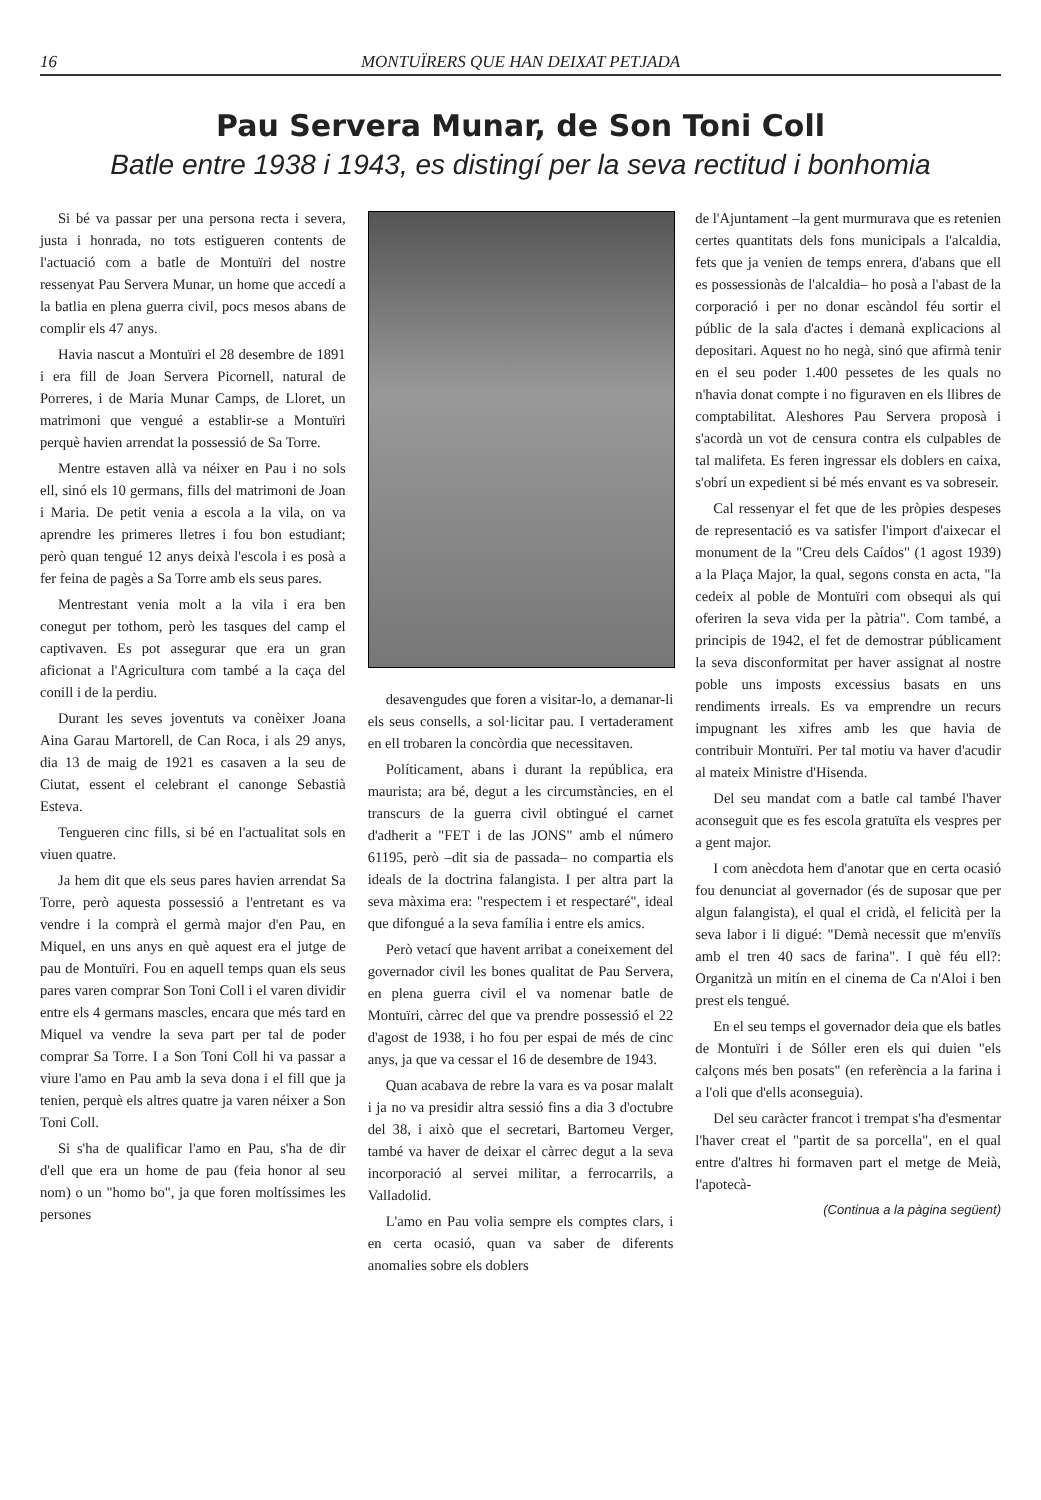16 MONTUÏRERS QUE HAN DEIXAT PETJADA
Pau Servera Munar, de Son Toni Coll
Batle entre 1938 i 1943, es distingí per la seva rectitud i bonhomia
Si bé va passar per una persona recta i severa, justa i honrada, no tots estigueren contents de l'actuació com a batle de Montuïri del nostre ressenyat Pau Servera Munar, un home que accedí a la batlia en plena guerra civil, pocs mesos abans de complir els 47 anys.
Havia nascut a Montuïri el 28 desembre de 1891 i era fill de Joan Servera Picornell, natural de Porreres, i de Maria Munar Camps, de Lloret, un matrimoni que vengué a establir-se a Montuïri perquè havien arrendat la possessió de Sa Torre.
Mentre estaven allà va néixer en Pau i no sols ell, sinó els 10 germans, fills del matrimoni de Joan i Maria. De petit venia a escola a la vila, on va aprendre les primeres lletres i fou bon estudiant; però quan tengué 12 anys deixà l'escola i es posà a fer feina de pagès a Sa Torre amb els seus pares.
Mentrestant venia molt a la vila i era ben conegut per tothom, però les tasques del camp el captivaven. Es pot assegurar que era un gran aficionat a l'Agricultura com també a la caça del conill i de la perdiu.
Durant les seves joventuts va conèixer Joana Aina Garau Martorell, de Can Roca, i als 29 anys, dia 13 de maig de 1921 es casaven a la seu de Ciutat, essent el celebrant el canonge Sebastià Esteva.
Tengueren cinc fills, si bé en l'actualitat sols en viuen quatre.
Ja hem dit que els seus pares havien arrendat Sa Torre, però aquesta possessió a l'entretant es va vendre i la comprà el germà major d'en Pau, en Miquel, en uns anys en què aquest era el jutge de pau de Montuïri. Fou en aquell temps quan els seus pares varen comprar Son Toni Coll i el varen dividir entre els 4 germans mascles, encara que més tard en Miquel va vendre la seva part per tal de poder comprar Sa Torre. I a Son Toni Coll hi va passar a viure l'amo en Pau amb la seva dona i el fill que ja tenien, perquè els altres quatre ja varen néixer a Son Toni Coll.
Si s'ha de qualificar l'amo en Pau, s'ha de dir d'ell que era un home de pau (feia honor al seu nom) o un "homo bo", ja que foren moltíssimes les persones
desavengudes que foren a visitar-lo, a demanar-li els seus consells, a sol·licitar pau. I vertaderament en ell trobaren la concòrdia que necessitaven.
Políticament, abans i durant la república, era maurista; ara bé, degut a les circumstàncies, en el transcurs de la guerra civil obtingué el carnet d'adherit a "FET i de las JONS" amb el número 61195, però –dit sia de passada– no compartia els ideals de la doctrina falangista. I per altra part la seva màxima era: "respectem i et respectaré", ideal que difongué a la seva família i entre els amics.
Però vetací que havent arribat a coneixement del governador civil les bones qualitat de Pau Servera, en plena guerra civil el va nomenar batle de Montuïri, càrrec del que va prendre possessió el 22 d'agost de 1938, i ho fou per espai de més de cinc anys, ja que va cessar el 16 de desembre de 1943.
Quan acabava de rebre la vara es va posar malalt i ja no va presidir altra sessió fins a dia 3 d'octubre del 38, i això que el secretari, Bartomeu Verger, també va haver de deixar el càrrec degut a la seva incorporació al servei militar, a ferrocarrils, a Valladolid.
L'amo en Pau volia sempre els comptes clars, i en certa ocasió, quan va saber de diferents anomalies sobre els doblers
de l'Ajuntament –la gent murmurava que es retenien certes quantitats dels fons municipals a l'alcaldia, fets que ja venien de temps enrera, d'abans que ell es possessionàs de l'alcaldia– ho posà a l'abast de la corporació i per no donar escàndol féu sortir el públic de la sala d'actes i demanà explicacions al depositari. Aquest no ho negà, sinó que afirmà tenir en el seu poder 1.400 pessetes de les quals no n'havia donat compte i no figuraven en els llibres de comptabilitat. Aleshores Pau Servera proposà i s'acordà un vot de censura contra els culpables de tal malifeta. Es feren ingressar els doblers en caixa, s'obrí un expedient si bé més envant es va sobreseir.
Cal ressenyar el fet que de les pròpies despeses de representació es va satisfer l'import d'aixecar el monument de la "Creu dels Caídos" (1 agost 1939) a la Plaça Major, la qual, segons consta en acta, "la cedeix al poble de Montuïri com obsequi als qui oferiren la seva vida per la pàtria". Com també, a principis de 1942, el fet de demostrar públicament la seva disconformitat per haver assignat al nostre poble uns imposts excessius basats en uns rendiments irreals. Es va emprendre un recurs impugnant les xifres amb les que havia de contribuir Montuïri. Per tal motiu va haver d'acudir al mateix Ministre d'Hisenda.
Del seu mandat com a batle cal també l'haver aconseguit que es fes escola gratuïta els vespres per a gent major.
I com anècdota hem d'anotar que en certa ocasió fou denunciat al governador (és de suposar que per algun falangista), el qual el cridà, el felicità per la seva labor i li digué: "Demà necessit que m'enviïs amb el tren 40 sacs de farina". I què féu ell?: Organitzà un mitín en el cinema de Ca n'Aloi i ben prest els tengué.
En el seu temps el governador deia que els batles de Montuïri i de Sóller eren els qui duien "els calçons més ben posats" (en referència a la farina i a l'oli que d'ells aconseguia).
Del seu caràcter francot i trempat s'ha d'esmentar l'haver creat el "partit de sa porcella", en el qual entre d'altres hi formaven part el metge de Meià, l'apotecà-
(Continua a la pàgina següent)